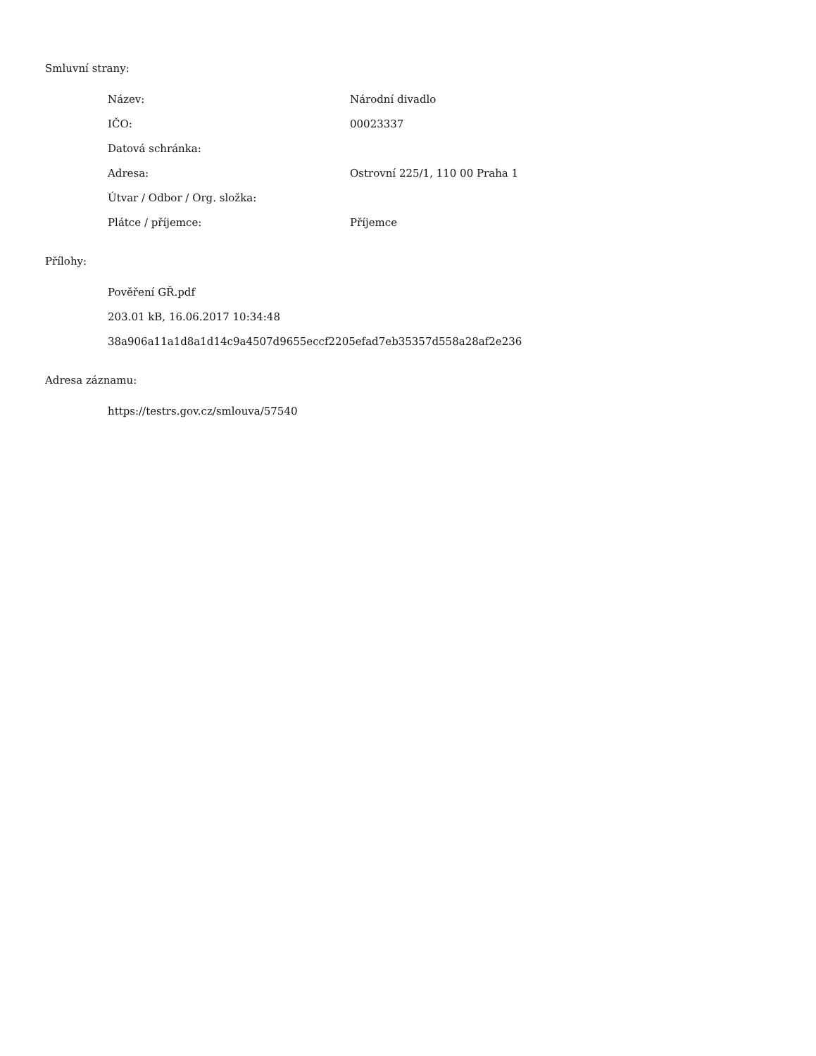Smluvní strany:
| Název: | Národní divadlo |
| IČO: | 00023337 |
| Datová schránka: | |
| Adresa: | Ostrovní 225/1, 110 00 Praha 1 |
| Útvar / Odbor / Org. složka: | |
| Plátce / příjemce: | Příjemce |
Přílohy:
| Pověření GŘ.pdf |
| 203.01 kB, 16.06.2017 10:34:48 |
| 38a906a11a1d8a1d14c9a4507d9655eccf2205efad7eb35357d558a28af2e236 |
Adresa záznamu:
| https://testrs.gov.cz/smlouva/57540 |